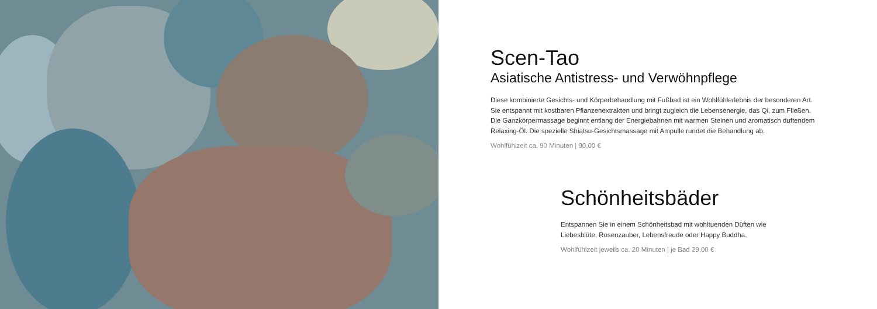Scen-Tao
Asiatische Antistress- und Verwöhnpflege
Diese kombinierte Gesichts- und Körperbehandlung mit Fußbad ist ein Wohlfühlerlebnis der besonderen Art. Sie entspannt mit kostbaren Pflanzenextrakten und bringt zugleich die Lebensenergie, das Qi, zum Fließen. Die Ganzkörpermassage beginnt entlang der Energiebahnen mit warmen Steinen und aromatisch duftendem Relaxing-Öl. Die spezielle Shiatsu-Gesichtsmassage mit Ampulle rundet die Behandlung ab.
Wohlfühlzeit ca. 90 Minuten | 90,00 €
Schönheitsbäder
Entspannen Sie in einem Schönheitsbad mit wohltuenden Düften wie Liebesblüte, Rosenzauber, Lebensfreude oder Happy Buddha.
Wohlfühlzeit jeweils ca. 20 Minuten | je Bad 29,00 €